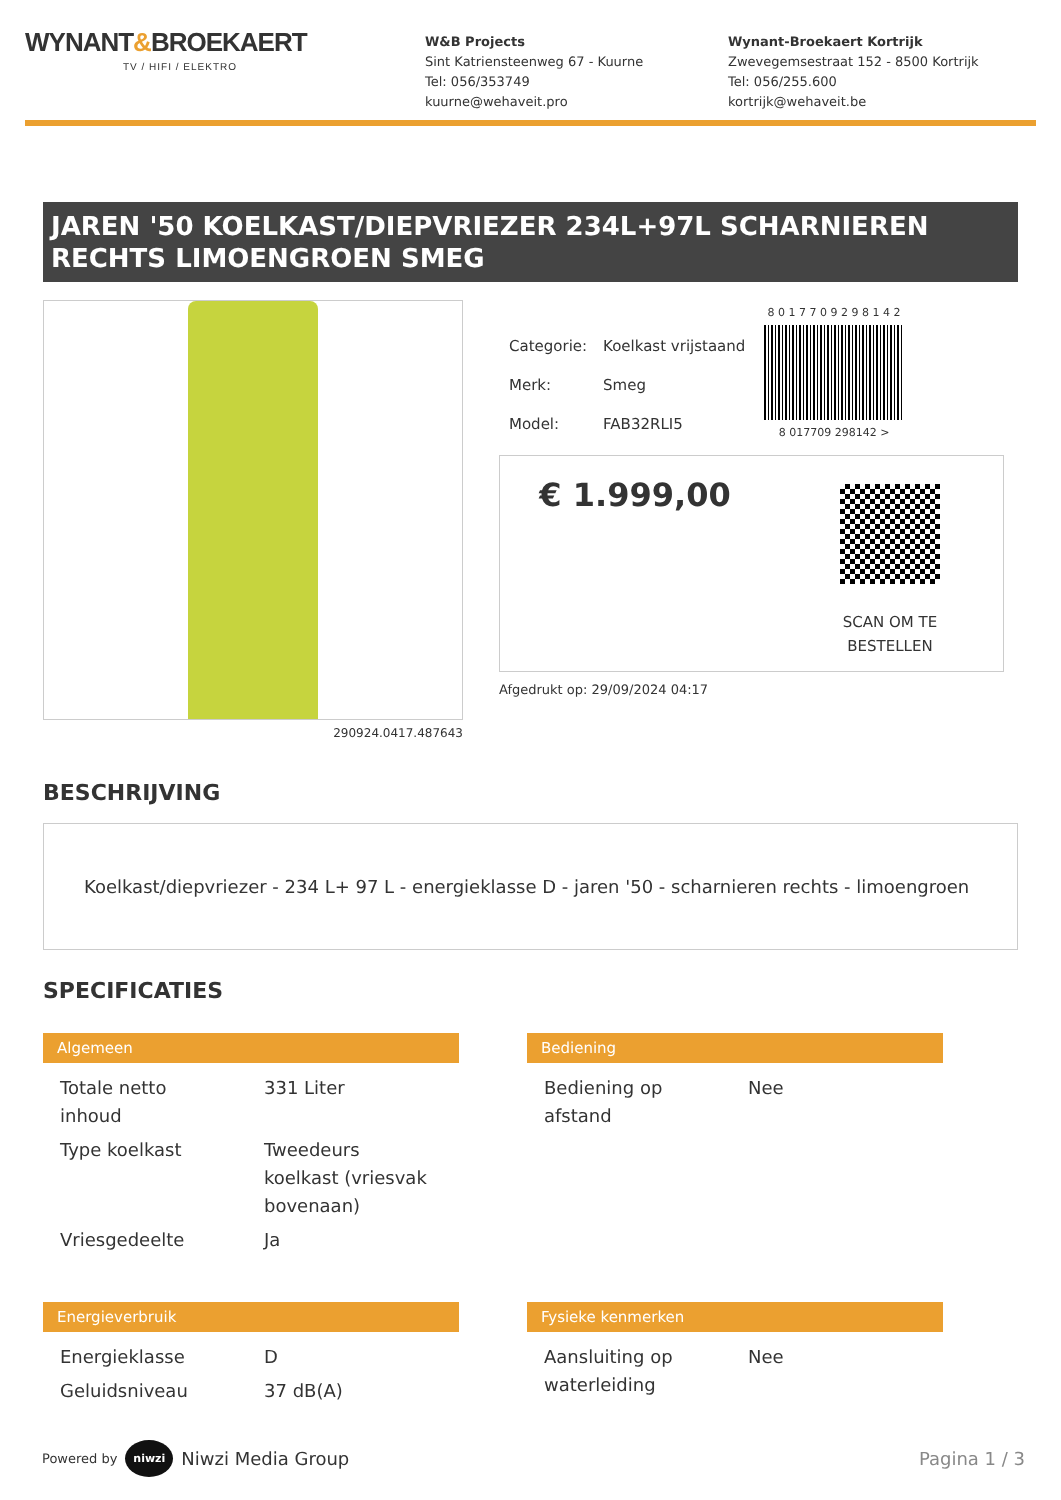WYNANT&BROEKAERT
TV / HIFI / ELEKTRO
W&B Projects
Sint Katriensteenweg 67 - Kuurne
Tel: 056/353749
kuurne@wehaveit.pro
Wynant-Broekaert Kortrijk
Zwevegemsestraat 152 - 8500 Kortrijk
Tel: 056/255.600
kortrijk@wehaveit.be
JAREN '50 KOELKAST/DIEPVRIEZER 234L+97L SCHARNIEREN RECHTS LIMOENGROEN SMEG
290924.0417.487643
| Categorie: | Koelkast vrijstaand |
| Merk: | Smeg |
| Model: | FAB32RLI5 |
8 0 1 7 7 0 9 2 9 8 1 4 2
8 017709 298142 >
€ 1.999,00
SCAN OM TE
BESTELLEN
Afgedrukt op: 29/09/2024 04:17
BESCHRIJVING
Koelkast/diepvriezer - 234 L+ 97 L - energieklasse D - jaren '50 - scharnieren rechts - limoengroen
SPECIFICATIES
Algemeen
| Totale netto inhoud | 331 Liter |
| Type koelkast | Tweedeurs koelkast (vriesvak bovenaan) |
| Vriesgedeelte | Ja |
Bediening
| Bediening op afstand | Nee |
Energieverbruik
| Energieklasse | D |
| Geluidsniveau | 37 dB(A) |
Fysieke kenmerken
| Aansluiting op waterleiding | Nee |
Powered by niwzi Niwzi Media Group
Pagina 1 / 3